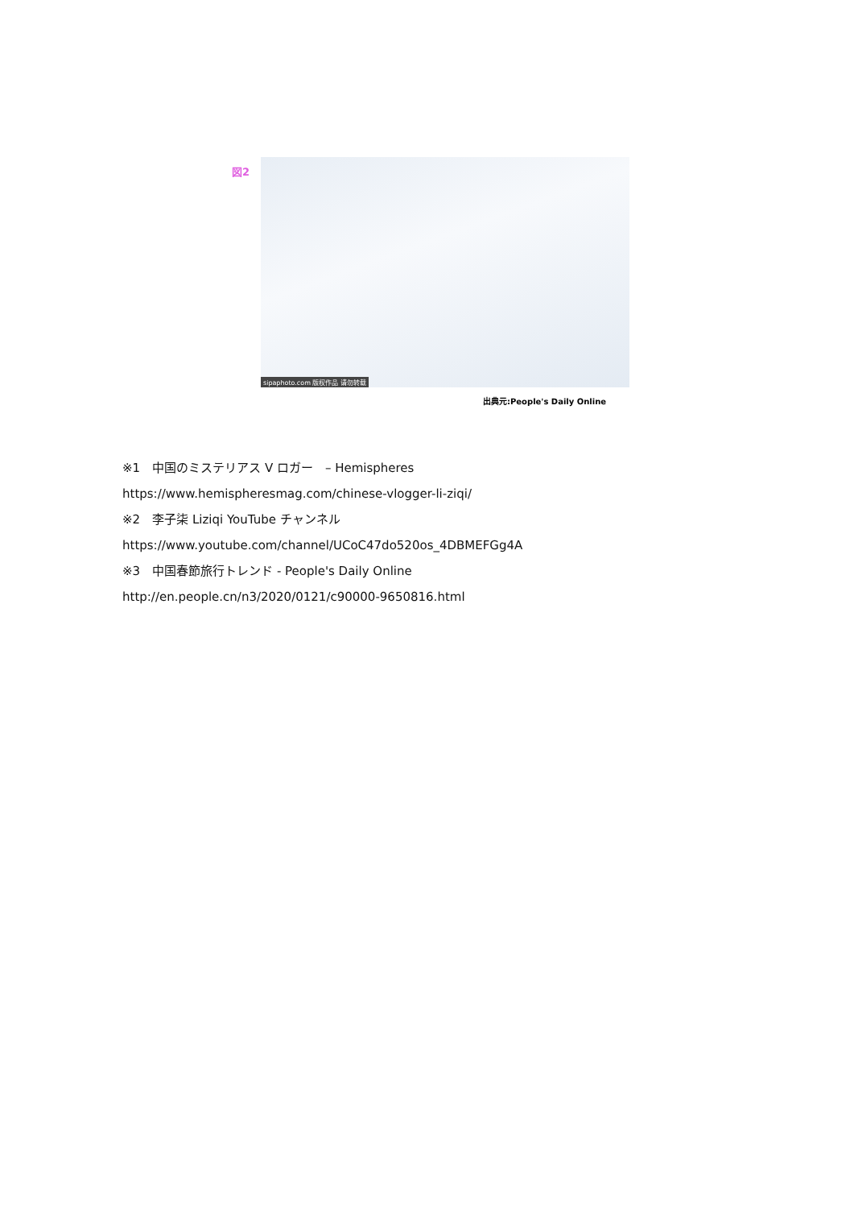図2
sipaphoto.com 版权作品 请勿转载
出典元:People's Daily Online
※1　中国のミステリアス V ロガー　– Hemispheres
https://www.hemispheresmag.com/chinese-vlogger-li-ziqi/
※2　李子柒 Liziqi YouTube チャンネル
https://www.youtube.com/channel/UCoC47do520os_4DBMEFGg4A
※3　中国春節旅行トレンド - People's Daily Online
http://en.people.cn/n3/2020/0121/c90000-9650816.html